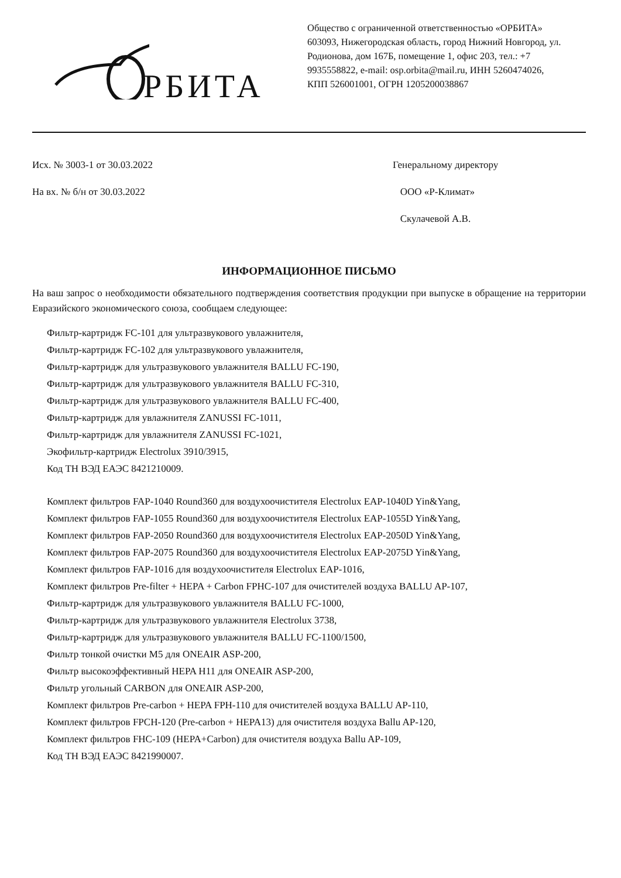РБИТА
Общество с ограниченной ответственностью «ОРБИТА» 603093, Нижегородская область, город Нижний Новгород, ул. Родионова, дом 167Б, помещение 1, офис 203, тел.: +7 9935558822, e-mail: osp.orbita@mail.ru, ИНН 5260474026, КПП 526001001, ОГРН 1205200038867
Исх. № 3003-1 от 30.03.2022
На вх. № б/н от 30.03.2022
Генеральному директору
ООО «Р-Климат»
Скулачевой А.В.
ИНФОРМАЦИОННОЕ ПИСЬМО
На ваш запрос о необходимости обязательного подтверждения соответствия продукции при выпуске в обращение на территории Евразийского экономического союза, сообщаем следующее:
Фильтр-картридж FC-101 для ультразвукового увлажнителя,
Фильтр-картридж FC-102 для ультразвукового увлажнителя,
Фильтр-картридж для ультразвукового увлажнителя BALLU FC-190,
Фильтр-картридж для ультразвукового увлажнителя BALLU FC-310,
Фильтр-картридж для ультразвукового увлажнителя BALLU FC-400,
Фильтр-картридж для увлажнителя ZANUSSI FC-1011,
Фильтр-картридж для увлажнителя ZANUSSI FC-1021,
Экофильтр-картридж Electrolux 3910/3915,
Код ТН ВЭД ЕАЭС 8421210009.
Комплект фильтров FAP-1040 Round360 для воздухоочистителя Electrolux EAP-1040D Yin&Yang,
Комплект фильтров FAP-1055 Round360 для воздухоочистителя Electrolux EAP-1055D Yin&Yang,
Комплект фильтров FAP-2050 Round360 для воздухоочистителя Electrolux EAP-2050D Yin&Yang,
Комплект фильтров FAP-2075 Round360 для воздухоочистителя Electrolux EAP-2075D Yin&Yang,
Комплект фильтров FAP-1016 для воздухоочистителя Electrolux EAP-1016,
Комплект фильтров Pre-filter + HEPA + Carbon FPHC-107 для очистителей воздуха BALLU AP-107,
Фильтр-картридж для ультразвукового увлажнителя BALLU FC-1000,
Фильтр-картридж для ультразвукового увлажнителя Electrolux 3738,
Фильтр-картридж для ультразвукового увлажнителя BALLU FC-1100/1500,
Фильтр тонкой очистки M5 для ONEAIR ASP-200,
Фильтр высокоэффективный HEPA H11 для ONEAIR ASP-200,
Фильтр угольный CARBON для ONEAIR ASP-200,
Комплект фильтров Pre-carbon + HEPA FPH-110 для очистителей воздуха BALLU AP-110,
Комплект фильтров FPCH-120 (Pre-carbon + HEPA13) для очистителя воздуха Ballu AP-120,
Комплект фильтров FHC-109 (HEPA+Carbon) для очистителя воздуха Ballu AP-109,
Код ТН ВЭД ЕАЭС 8421990007.